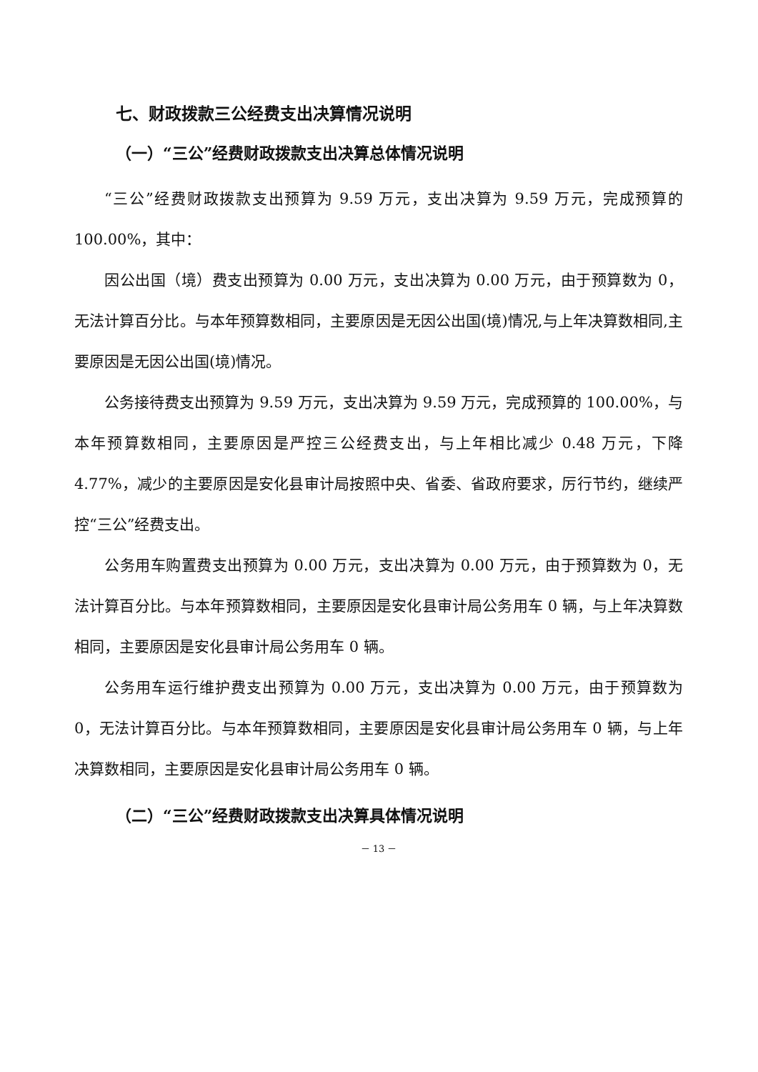七、财政拨款三公经费支出决算情况说明
（一）“三公”经费财政拨款支出决算总体情况说明
“三公”经费财政拨款支出预算为 9.59 万元，支出决算为 9.59 万元，完成预算的 100.00%，其中：
因公出国（境）费支出预算为 0.00 万元，支出决算为 0.00 万元，由于预算数为 0，无法计算百分比。与本年预算数相同，主要原因是无因公出国(境)情况,与上年决算数相同,主要原因是无因公出国(境)情况。
公务接待费支出预算为 9.59 万元，支出决算为 9.59 万元，完成预算的 100.00%，与本年预算数相同，主要原因是严控三公经费支出，与上年相比减少 0.48 万元，下降 4.77%，减少的主要原因是安化县审计局按照中央、省委、省政府要求，厉行节约，继续严控“三公”经费支出。
公务用车购置费支出预算为 0.00 万元，支出决算为 0.00 万元，由于预算数为 0，无法计算百分比。与本年预算数相同，主要原因是安化县审计局公务用车 0 辆，与上年决算数相同，主要原因是安化县审计局公务用车 0 辆。
公务用车运行维护费支出预算为 0.00 万元，支出决算为 0.00 万元，由于预算数为 0，无法计算百分比。与本年预算数相同，主要原因是安化县审计局公务用车 0 辆，与上年决算数相同，主要原因是安化县审计局公务用车 0 辆。
（二）“三公”经费财政拨款支出决算具体情况说明
－ 13 －